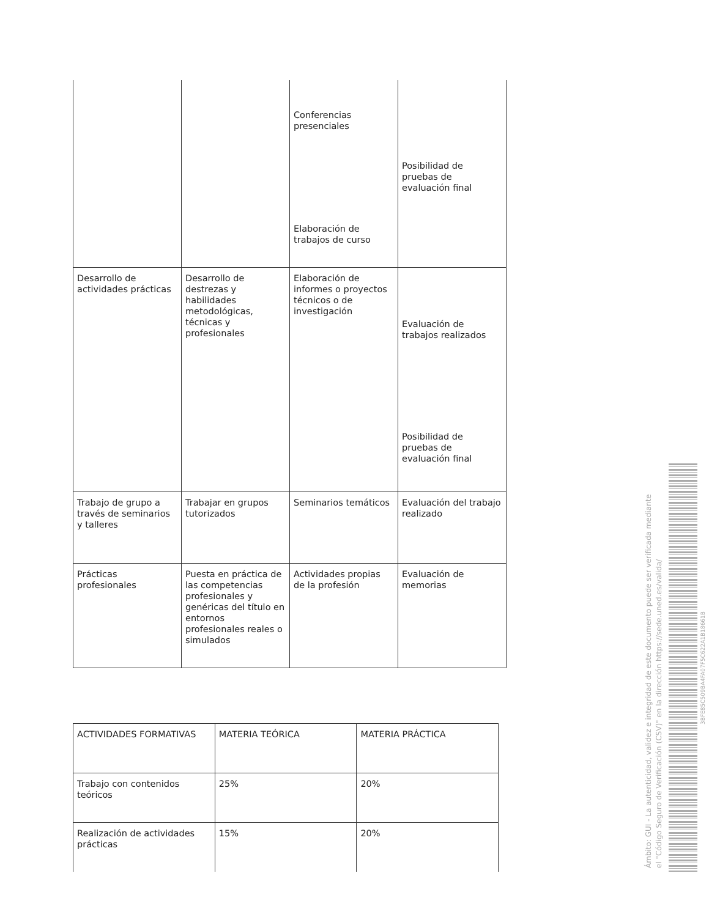| | | Conferencias presenciales Elaboración de trabajos de curso | Posibilidad de pruebas de evaluación final |
| Desarrollo de actividades prácticas | Desarrollo de destrezas y habilidades metodológicas, técnicas y profesionales | Elaboración de informes o proyectos técnicos o de investigación | Evaluación de trabajos realizados Posibilidad de pruebas de evaluación final |
| Trabajo de grupo a través de seminarios y talleres | Trabajar en grupos tutorizados | Seminarios temáticos | Evaluación del trabajo realizado |
| Prácticas profesionales | Puesta en práctica de las competencias profesionales y genéricas del título en entornos profesionales reales o simulados | Actividades propias de la profesión | Evaluación de memorias |
| ACTIVIDADES FORMATIVAS | MATERIA TEÓRICA | MATERIA PRÁCTICA |
| Trabajo con contenidos teóricos | 25% | 20% |
| Realización de actividades prácticas | 15% | 20% |
Ámbito: GUI - La autenticidad, validez e integridad de este documento puede ser verificada mediante el "Código Seguro de Verificación (CSV)" en la dirección https://sede.uned.es/valida/
3BFE85C509BA4FA07F5C622A1B18661B